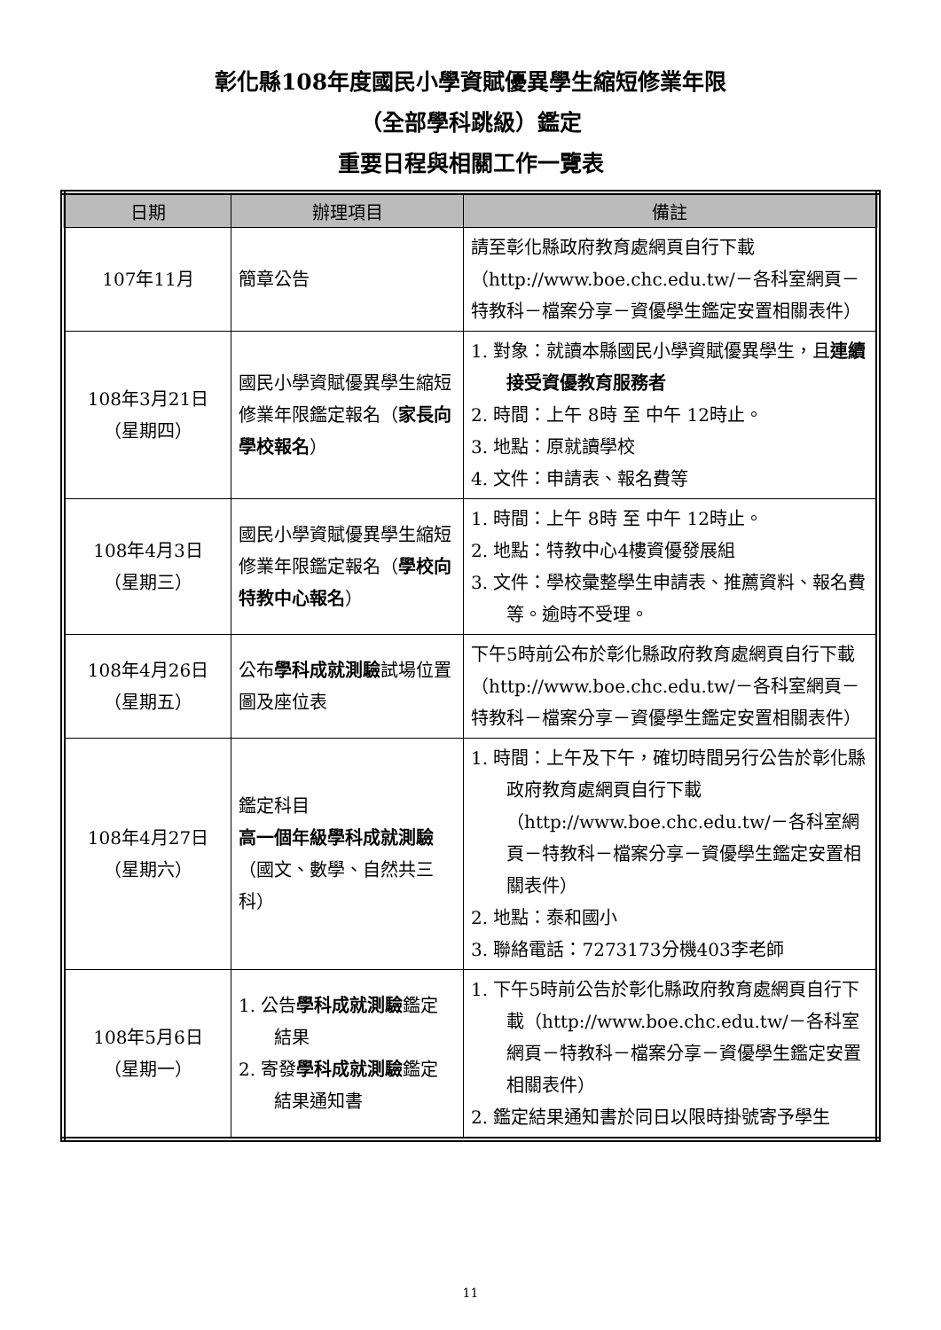彰化縣108年度國民小學資賦優異學生縮短修業年限
（全部學科跳級）鑑定
重要日程與相關工作一覽表
| 日期 | 辦理項目 | 備註 |
| --- | --- | --- |
| 107年11月 | 簡章公告 | 請至彰化縣政府教育處網頁自行下載（http://www.boe.chc.edu.tw/－各科室網頁－特教科－檔案分享－資優學生鑑定安置相關表件） |
| 108年3月21日 （星期四） | 國民小學資賦優異學生縮短修業年限鑑定報名（ 家長向學校報名 ） | 1. 對象：就讀本縣國民小學資賦優異學生，且 連續接受資優教育服務者 2. 時間：上午 8時 至 中午 12時止。 3. 地點：原就讀學校 4. 文件：申請表、報名費等 |
| 108年4月3日 （星期三） | 國民小學資賦優異學生縮短修業年限鑑定報名（ 學校向特教中心報名 ） | 1. 時間：上午 8時 至 中午 12時止。 2. 地點：特教中心4樓資優發展組 3. 文件：學校彙整學生申請表、推薦資料、報名費等。逾時不受理。 |
| 108年4月26日 （星期五） | 公布 學科成就測驗 試場位置圖及座位表 | 下午5時前公布於彰化縣政府教育處網頁自行下載（http://www.boe.chc.edu.tw/－各科室網頁－特教科－檔案分享－資優學生鑑定安置相關表件） |
| 108年4月27日 （星期六） | 鑑定科目 高一個年級學科成就測驗 （國文、數學、自然共三科） | 1. 時間：上午及下午，確切時間另行公告於彰化縣政府教育處網頁自行下載（http://www.boe.chc.edu.tw/－各科室網頁－特教科－檔案分享－資優學生鑑定安置相關表件） 2. 地點：泰和國小 3. 聯絡電話：7273173分機403李老師 |
| 108年5月6日 （星期一） | 1. 公告 學科成就測驗 鑑定結果 2. 寄發 學科成就測驗 鑑定結果通知書 | 1. 下午5時前公告於彰化縣政府教育處網頁自行下載（http://www.boe.chc.edu.tw/－各科室網頁－特教科－檔案分享－資優學生鑑定安置相關表件） 2. 鑑定結果通知書於同日以限時掛號寄予學生 |
11